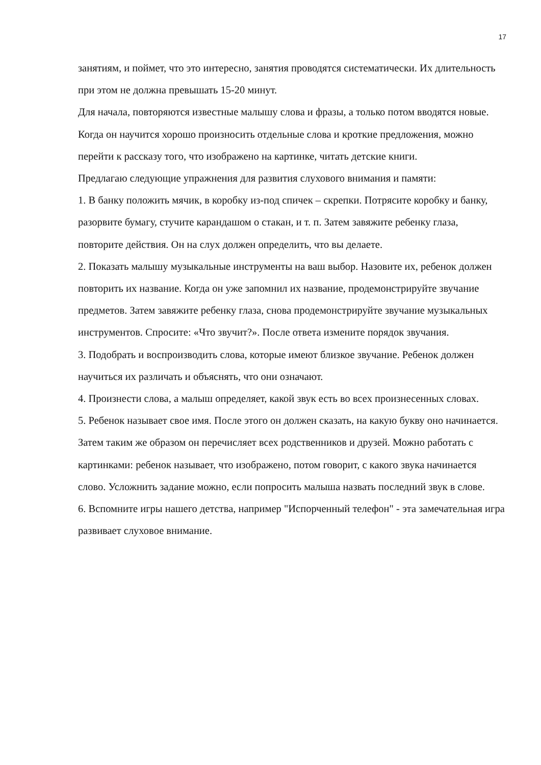17
занятиям, и поймет, что это интересно, занятия проводятся систематически. Их длительность при этом не должна превышать 15-20 минут.
Для начала, повторяются известные малышу слова и фразы, а только потом вводятся новые. Когда он научится хорошо произносить отдельные слова и кроткие предложения, можно перейти к рассказу того, что изображено на картинке, читать детские книги.
Предлагаю следующие упражнения для развития слухового внимания и памяти:
1. В банку положить мячик, в коробку из-под спичек – скрепки. Потрясите коробку и банку, разорвите бумагу, стучите карандашом о стакан, и т. п. Затем завяжите ребенку глаза, повторите действия. Он на слух должен определить, что вы делаете.
2. Показать малышу музыкальные инструменты на ваш выбор. Назовите их, ребенок должен повторить их название. Когда он уже запомнил их название, продемонстрируйте звучание предметов. Затем завяжите ребенку глаза, снова продемонстрируйте звучание музыкальных инструментов. Спросите: «Что звучит?». После ответа измените порядок звучания.
3. Подобрать и воспроизводить слова, которые имеют близкое звучание. Ребенок должен научиться их различать и объяснять, что они означают.
4. Произнести слова, а малыш определяет, какой звук есть во всех произнесенных словах.
5. Ребенок называет свое имя. После этого он должен сказать, на какую букву оно начинается. Затем таким же образом он перечисляет всех родственников и друзей. Можно работать с картинками: ребенок называет, что изображено, потом говорит, с какого звука начинается слово. Усложнить задание можно, если попросить малыша назвать последний звук в слове.
6. Вспомните игры нашего детства, например "Испорченный телефон" - эта замечательная игра развивает слуховое внимание.